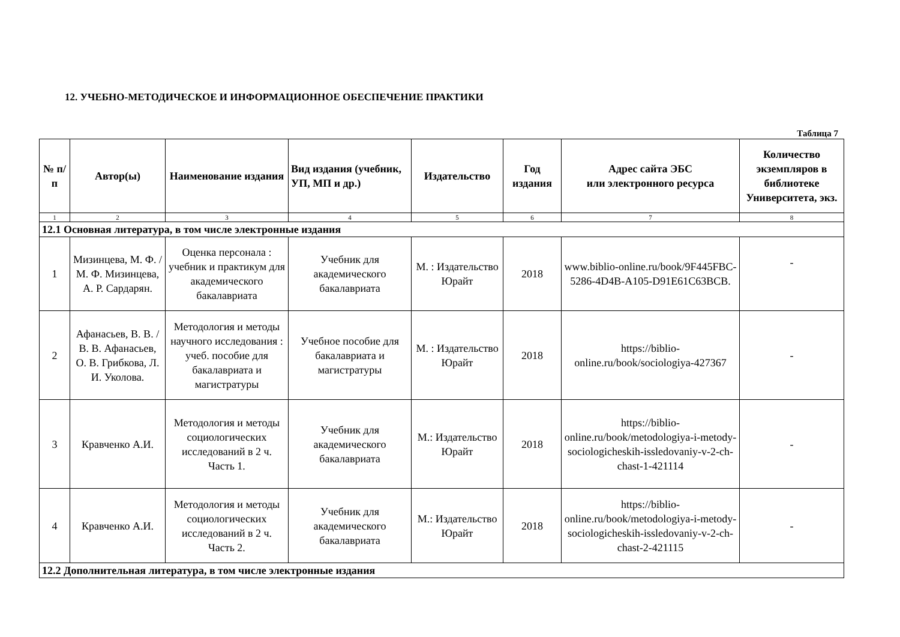12. УЧЕБНО-МЕТОДИЧЕСКОЕ И ИНФОРМАЦИОННОЕ ОБЕСПЕЧЕНИЕ ПРАКТИКИ
Таблица 7
| № п/п | Автор(ы) | Наименование издания | Вид издания (учебник, УП, МП и др.) | Издательство | Год издания | Адрес сайта ЭБС или электронного ресурса | Количество экземпляров в библиотеке Университета, экз. |
| --- | --- | --- | --- | --- | --- | --- | --- |
| 1 | 2 | 3 | 4 | 5 | 6 | 7 | 8 |
| 12.1 Основная литература, в том числе электронные издания | | | | | | | |
| 1 | Мизинцева, М. Ф. / М. Ф. Мизинцева, А. Р. Сардарян. | Оценка персонала : учебник и практикум для академического бакалавриата | Учебник для академического бакалавриата | М. : Издательство Юрайт | 2018 | www.biblio-online.ru/book/9F445FBC-5286-4D4B-A105-D91E61C63BCB. | - |
| 2 | Афанасьев, В. В. / В. В. Афанасьев, О. В. Грибкова, Л. И. Уколова. | Методология и методы научного исследования : учеб. пособие для бакалавриата и магистратуры | Учебное пособие для бакалавриата и магистратуры | М. : Издательство Юрайт | 2018 | https://biblio-online.ru/book/sociologiya-427367 | - |
| 3 | Кравченко А.И. | Методология и методы социологических исследований в 2 ч. Часть 1. | Учебник для академического бакалавриата | М.: Издательство Юрайт | 2018 | https://biblio-online.ru/book/metodologiya-i-metody-sociologicheskih-issledovaniy-v-2-ch-chast-1-421114 | - |
| 4 | Кравченко А.И. | Методология и методы социологических исследований в 2 ч. Часть 2. | Учебник для академического бакалавриата | М.: Издательство Юрайт | 2018 | https://biblio-online.ru/book/metodologiya-i-metody-sociologicheskih-issledovaniy-v-2-ch-chast-2-421115 | - |
| 12.2 Дополнительная литература, в том числе электронные издания | | | | | | | |